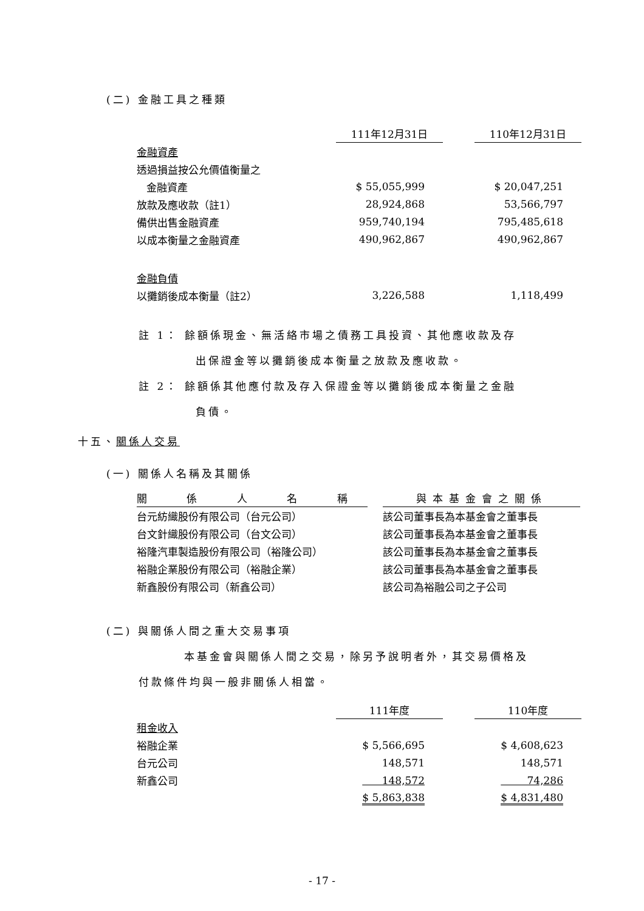(二) 金融工具之種類
| | 111年12月31日 | | 110年12月31日 |
| 金融資產 | | | |
| 透過損益按公允價值衡量之 | | | |
| 金融資產 | $ 55,055,999 | | $ 20,047,251 |
| 放款及應收款（註1） | 28,924,868 | | 53,566,797 |
| 備供出售金融資產 | 959,740,194 | | 795,485,618 |
| 以成本衡量之金融資產 | 490,962,867 | | 490,962,867 |
| 金融負債 | | | |
| 以攤銷後成本衡量（註2） | 3,226,588 | | 1,118,499 |
註 1： 餘額係現金、無活絡市場之債務工具投資、其他應收款及存
出保證金等以攤銷後成本衡量之放款及應收款。
註 2： 餘額係其他應付款及存入保證金等以攤銷後成本衡量之金融
負債。
十五、關係人交易
(一) 關係人名稱及其關係
| 關 係 人 名 稱 | | 與本基金會之關係 |
| 台元紡織股份有限公司（台元公司） | | 該公司董事長為本基金會之董事長 |
| 台文針織股份有限公司（台文公司） | | 該公司董事長為本基金會之董事長 |
| 裕隆汽車製造股份有限公司（裕隆公司） | | 該公司董事長為本基金會之董事長 |
| 裕融企業股份有限公司（裕融企業） | | 該公司董事長為本基金會之董事長 |
| 新鑫股份有限公司（新鑫公司） | | 該公司為裕融公司之子公司 |
(二) 與關係人間之重大交易事項
本基金會與關係人間之交易，除另予說明者外，其交易價格及
付款條件均與一般非關係人相當。
| | 111年度 | | 110年度 |
| 租金收入 | | | |
| 裕融企業 | $ 5,566,695 | | $ 4,608,623 |
| 台元公司 | 148,571 | | 148,571 |
| 新鑫公司 | 148,572 | | 74,286 |
| | $ 5,863,838 | | $ 4,831,480 |
- 17 -